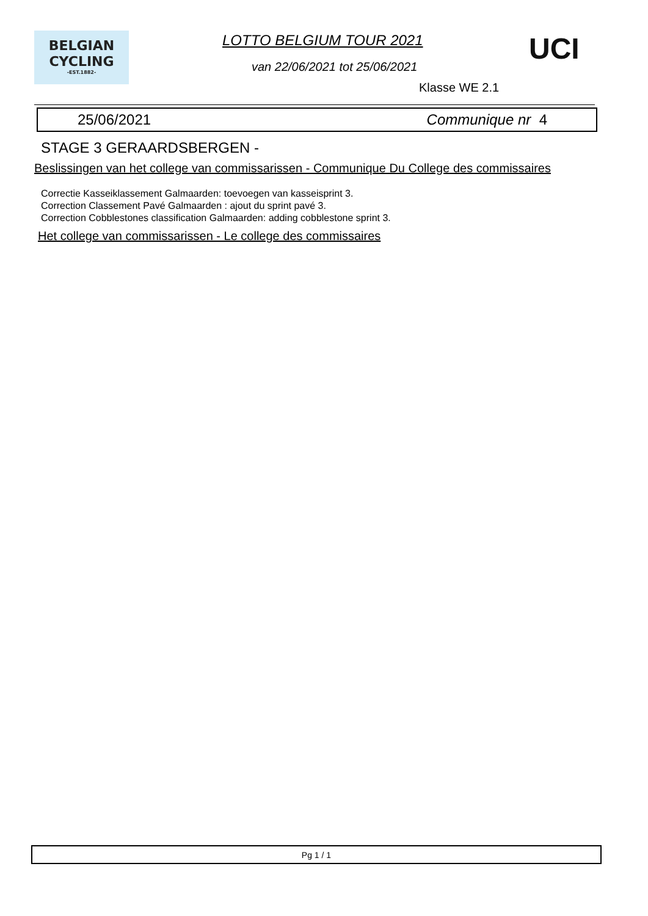BELGIAN
CYCLING
-EST.1882-
LOTTO BELGIUM TOUR 2021 UCI
van 22/06/2021 tot 25/06/2021
Klasse WE 2.1
25/06/2021 Communique nr 4
STAGE 3 GERAARDSBERGEN -
Beslissingen van het college van commissarissen - Communique Du College des commissaires
Correctie Kasseiklassement Galmaarden: toevoegen van kasseisprint 3.
Correction Classement Pavé Galmaarden : ajout du sprint pavé 3.
Correction Cobblestones classification Galmaarden: adding cobblestone sprint 3.
Het college van commissarissen - Le college des commissaires
Pg 1 / 1